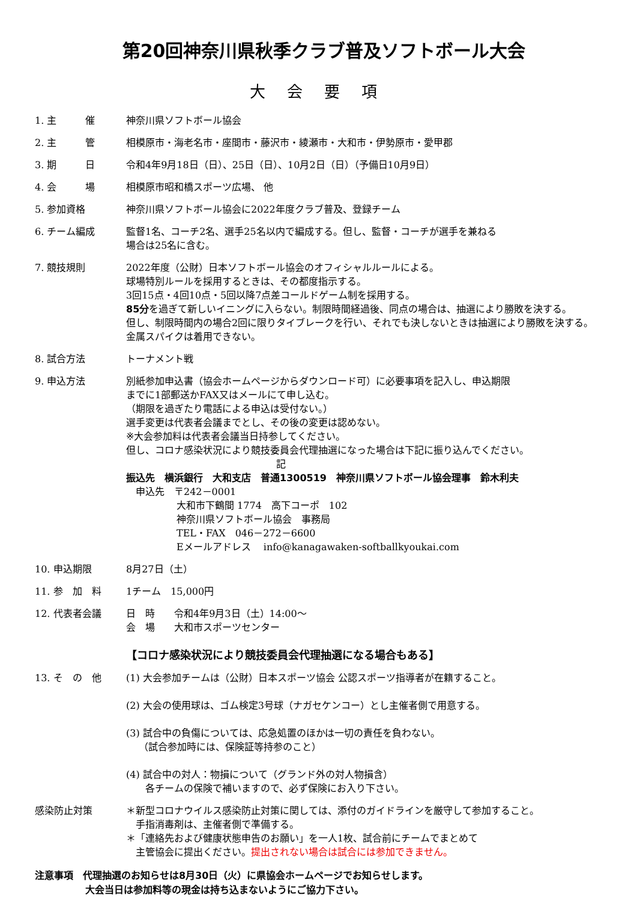第20回神奈川県秋季クラブ普及ソフトボール大会
大会要項
1. 主　　　催 神奈川県ソフトボール協会
2. 主　　　管 相模原市・海老名市・座間市・藤沢市・綾瀬市・大和市・伊勢原市・愛甲郡
3. 期　　　日 令和4年9月18日（日）、25日（日）、10月2日（日）（予備日10月9日）
4. 会　　　場 相模原市昭和橋スポーツ広場、 他
5. 参加資格 神奈川県ソフトボール協会に2022年度クラブ普及、登録チーム
6. チーム編成 監督1名、コーチ2名、選手25名以内で編成する。但し、監督・コーチが選手を兼ねる
場合は25名に含む。
7. 競技規則 2022年度（公財）日本ソフトボール協会のオフィシャルルールによる。
球場特別ルールを採用するときは、その都度指示する。
3回15点・4回10点・5回以降7点差コールドゲーム制を採用する。
85分を過ぎて新しいイニングに入らない。制限時間経過後、同点の場合は、抽選により勝敗を決する。
但し、制限時間内の場合2回に限りタイブレークを行い、それでも決しないときは抽選により勝敗を決する。
金属スパイクは着用できない。
8. 試合方法 トーナメント戦
9. 申込方法 別紙参加申込書（協会ホームページからダウンロード可）に必要事項を記入し、申込期限
までに1部郵送かFAX又はメールにて申し込む。
（期限を過ぎたり電話による申込は受付ない。）
選手変更は代表者会議までとし、その後の変更は認めない。
※大会参加料は代表者会議当日持参してください。
但し、コロナ感染状況により競技委員会代理抽選になった場合は下記に振り込んでください。
記
振込先　横浜銀行　大和支店　普通1300519　神奈川県ソフトボール協会理事　鈴木利夫
　申込先　〒242－0001
大和市下鶴間 1774　高下コーポ　102
神奈川県ソフトボール協会　事務局
TEL・FAX　046－272－6600
Eメールアドレス　 info@kanagawaken-softballkyoukai.com
10. 申込期限 8月27日（土）
11. 参　加　料 1チーム　15,000円
12. 代表者会議 日　時　　令和4年9月3日（土）14:00～
会　場　　大和市スポーツセンター
【コロナ感染状況により競技委員会代理抽選になる場合もある】
13. そ　の　他 (1) 大会参加チームは（公財）日本スポーツ協会 公認スポーツ指導者が在籍すること。
(2) 大会の使用球は、ゴム検定3号球（ナガセケンコー）とし主催者側で用意する。
(3) 試合中の負傷については、応急処置のほかは一切の責任を負わない。
　 （試合参加時には、保険証等持参のこと）
(4) 試合中の対人：物損について（グランド外の対人物損含）
　　各チームの保険で補いますので、必ず保険にお入り下さい。
感染防止対策 ＊新型コロナウイルス感染防止対策に関しては、添付のガイドラインを厳守して参加すること。
　手指消毒剤は、主催者側で準備する。
＊「連絡先および健康状態申告のお願い」を一人1枚、試合前にチームでまとめて
　主管協会に提出ください。提出されない場合は試合には参加できません。
注意事項　代理抽選のお知らせは8月30日（火）に県協会ホームページでお知らせします。
大会当日は参加料等の現金は持ち込まないようにご協力下さい。